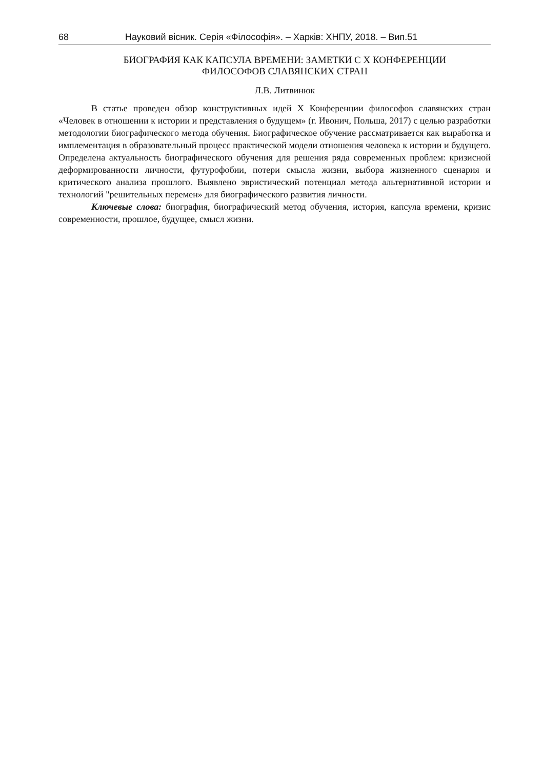68 Науковий вісник. Серія «Філософія». – Харків: ХНПУ, 2018. – Вип.51
БИОГРАФИЯ КАК КАПСУЛА ВРЕМЕНИ: ЗАМЕТКИ С X КОНФЕРЕНЦИИ
ФИЛОСОФОВ СЛАВЯНСКИХ СТРАН
Л.В. Литвинюк
В статье проведен обзор конструктивных идей X Конференции философов славянских стран «Человек в отношении к истории и представления о будущем» (г. Ивонич, Польша, 2017) с целью разработки методологии биографического метода обучения. Биографическое обучение рассматривается как выработка и имплементация в образовательный процесс практической модели отношения человека к истории и будущего. Определена актуальность биографического обучения для решения ряда современных проблем: кризисной деформированности личности, футурофобии, потери смысла жизни, выбора жизненного сценария и критического анализа прошлого. Выявлено эвристический потенциал метода альтернативной истории и технологий "решительных перемен» для биографического развития личности.
Ключевые слова: биография, биографический метод обучения, история, капсула времени, кризис современности, прошлое, будущее, смысл жизни.